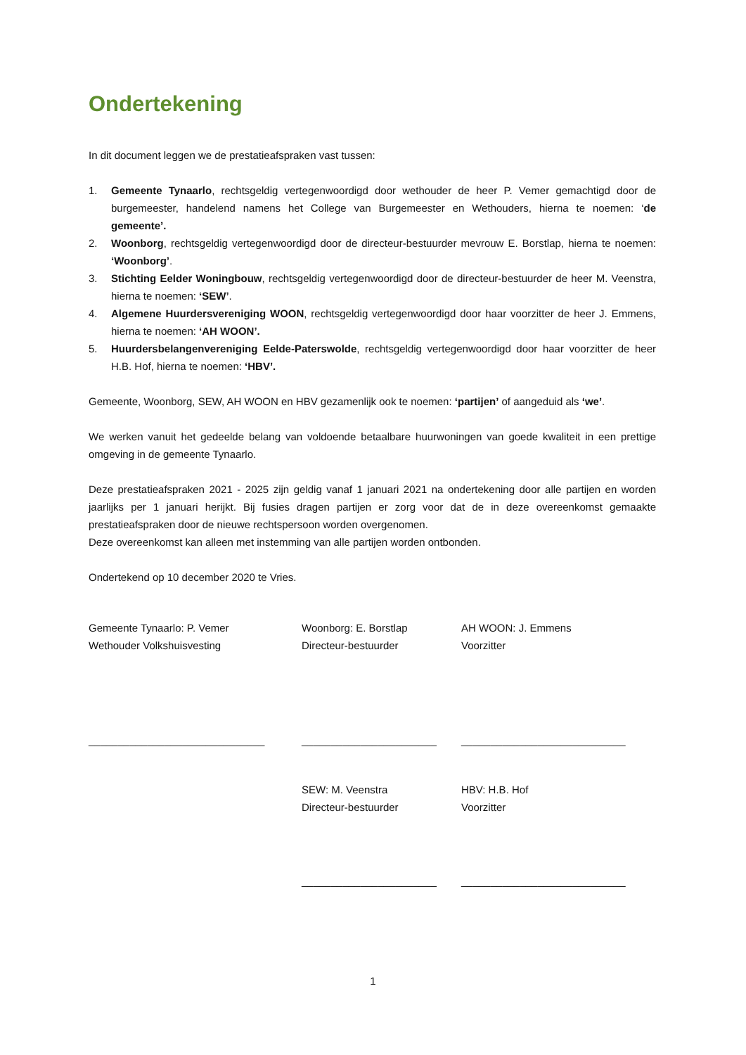Ondertekening
In dit document leggen we de prestatieafspraken vast tussen:
1. Gemeente Tynaarlo, rechtsgeldig vertegenwoordigd door wethouder de heer P. Vemer gemachtigd door de burgemeester, handelend namens het College van Burgemeester en Wethouders, hierna te noemen: ‘de gemeente’.
2. Woonborg, rechtsgeldig vertegenwoordigd door de directeur-bestuurder mevrouw E. Borstlap, hierna te noemen: ‘Woonborg’.
3. Stichting Eelder Woningbouw, rechtsgeldig vertegenwoordigd door de directeur-bestuurder de heer M. Veenstra, hierna te noemen: ‘SEW’.
4. Algemene Huurdersvereniging WOON, rechtsgeldig vertegenwoordigd door haar voorzitter de heer J. Emmens, hierna te noemen: ‘AH WOON’.
5. Huurdersbelangenvereniging Eelde-Paterswolde, rechtsgeldig vertegenwoordigd door haar voorzitter de heer H.B. Hof, hierna te noemen: ‘HBV’.
Gemeente, Woonborg, SEW, AH WOON en HBV gezamenlijk ook te noemen: ‘partijen’ of aangeduid als ‘we’.
We werken vanuit het gedeelde belang van voldoende betaalbare huurwoningen van goede kwaliteit in een prettige omgeving in de gemeente Tynaarlo.
Deze prestatieafspraken 2021 - 2025 zijn geldig vanaf 1 januari 2021 na ondertekening door alle partijen en worden jaarlijks per 1 januari herijkt. Bij fusies dragen partijen er zorg voor dat de in deze overeenkomst gemaakte prestatieafspraken door de nieuwe rechtspersoon worden overgenomen.
Deze overeenkomst kan alleen met instemming van alle partijen worden ontbonden.
Ondertekend op 10 december 2020 te Vries.
Gemeente Tynaarlo: P. Vemer
Wethouder Volkshuisvesting
______________________________
Woonborg: E. Borstlap
Directeur-bestuurder
_______________________
AH WOON: J. Emmens
Voorzitter
____________________________
SEW: M. Veenstra
Directeur-bestuurder
_______________________
HBV: H.B. Hof
Voorzitter
____________________________
1